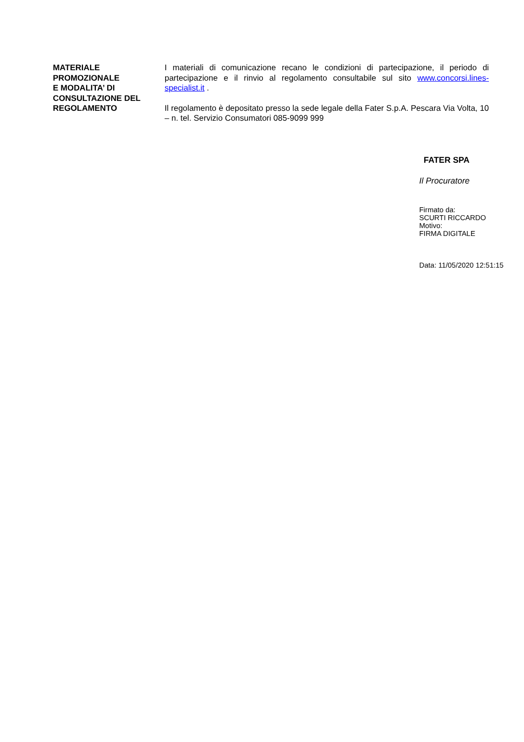MATERIALE
PROMOZIONALE
E MODALITA’ DI
CONSULTAZIONE DEL
REGOLAMENTO
I materiali di comunicazione recano le condizioni di partecipazione, il periodo di partecipazione e il rinvio al regolamento consultabile sul sito www.concorsi.lines-specialist.it .
Il regolamento è depositato presso la sede legale della Fater S.p.A. Pescara Via Volta, 10 – n. tel. Servizio Consumatori 085-9099 999
FATER SPA
Il Procuratore
Firmato da:
SCURTI RICCARDO
Motivo:
FIRMA DIGITALE
Data: 11/05/2020 12:51:15